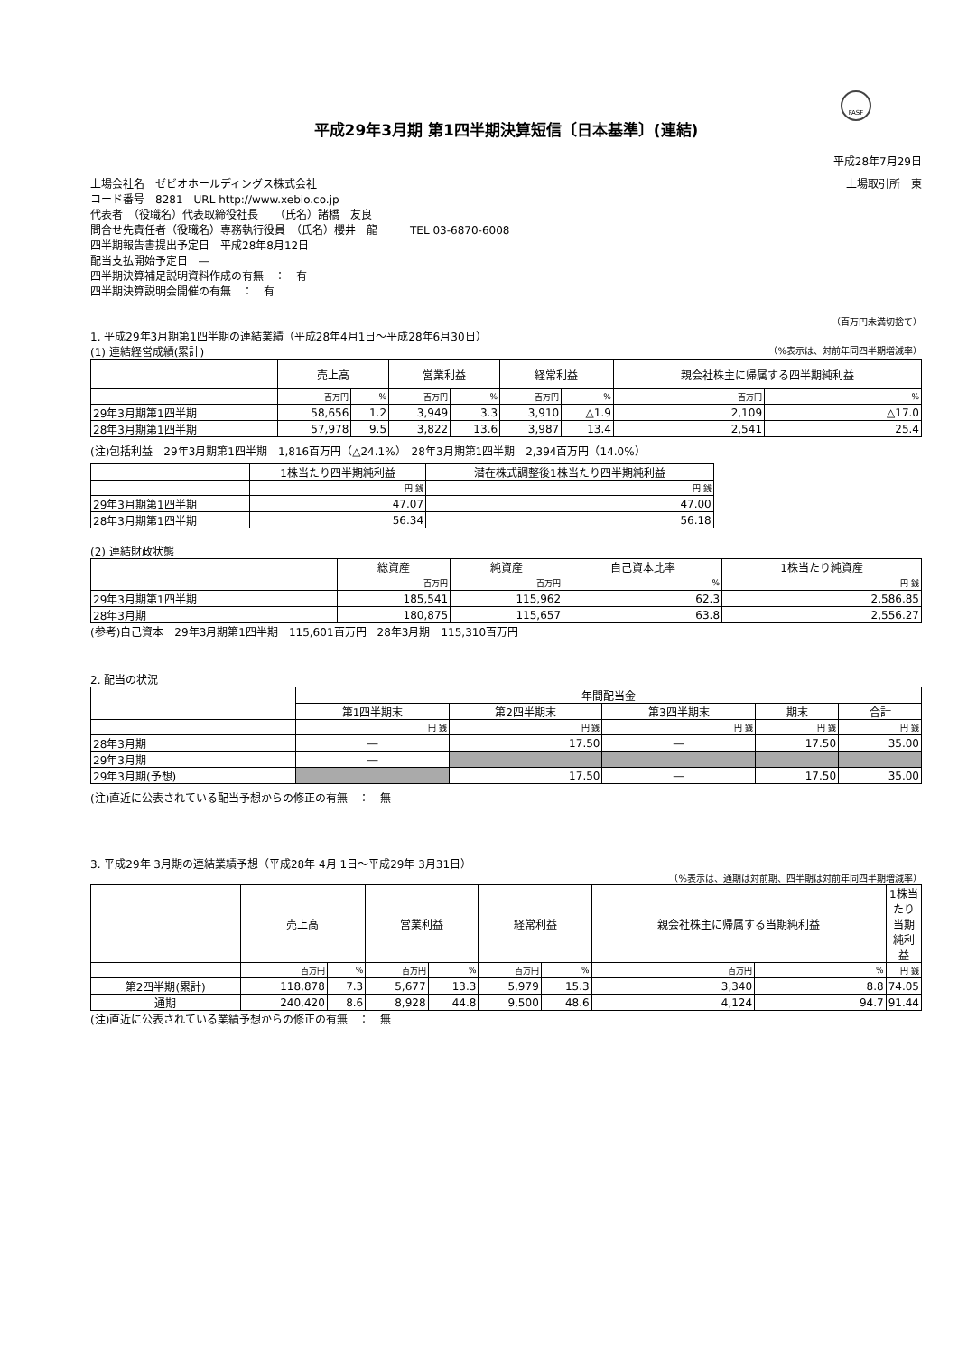FASF
平成29年3月期 第1四半期決算短信〔日本基準〕(連結)
平成28年7月29日
上場会社名　ゼビオホールディングス株式会社 上場取引所　東
コード番号　8281　URL http://www.xebio.co.jp
代表者　（役職名）代表取締役社長　　（氏名）諸橋　友良
問合せ先責任者（役職名）専務執行役員　（氏名）櫻井　龍一　　TEL 03-6870-6008
四半期報告書提出予定日　平成28年8月12日
配当支払開始予定日　―
四半期決算補足説明資料作成の有無　：　有
四半期決算説明会開催の有無　：　有
（百万円未満切捨て）
1. 平成29年3月期第1四半期の連結業績（平成28年4月1日～平成28年6月30日）
(1) 連結経営成績(累計) （%表示は、対前年同四半期増減率）
| | 売上高 | | 営業利益 | | 経常利益 | | 親会社株主に帰属する四半期純利益 | |
| --- | --- | --- | --- | --- | --- | --- | --- | --- |
| | 百万円 | % | 百万円 | % | 百万円 | % | 百万円 | % |
| 29年3月期第1四半期 | 58,656 | 1.2 | 3,949 | 3.3 | 3,910 | △1.9 | 2,109 | △17.0 |
| 28年3月期第1四半期 | 57,978 | 9.5 | 3,822 | 13.6 | 3,987 | 13.4 | 2,541 | 25.4 |
(注)包括利益　29年3月期第1四半期　1,816百万円（△24.1%）　28年3月期第1四半期　2,394百万円（14.0%）
| | 1株当たり四半期純利益 | 潜在株式調整後1株当たり四半期純利益 |
| --- | --- | --- |
| | 円 銭 | 円 銭 |
| 29年3月期第1四半期 | 47.07 | 47.00 |
| 28年3月期第1四半期 | 56.34 | 56.18 |
(2) 連結財政状態
| | 総資産 | 純資産 | 自己資本比率 | 1株当たり純資産 |
| --- | --- | --- | --- | --- |
| | 百万円 | 百万円 | % | 円 銭 |
| 29年3月期第1四半期 | 185,541 | 115,962 | 62.3 | 2,586.85 |
| 28年3月期 | 180,875 | 115,657 | 63.8 | 2,556.27 |
(参考)自己資本　29年3月期第1四半期　115,601百万円　28年3月期　115,310百万円
2. 配当の状況
| | 年間配当金 | | | | |
| --- | --- | --- | --- | --- | --- |
| | 第1四半期末 | 第2四半期末 | 第3四半期末 | 期末 | 合計 |
| | 円 銭 | 円 銭 | 円 銭 | 円 銭 | 円 銭 |
| 28年3月期 | ― | 17.50 | ― | 17.50 | 35.00 |
| 29年3月期 | ― | | | | |
| 29年3月期(予想) | | 17.50 | ― | 17.50 | 35.00 |
(注)直近に公表されている配当予想からの修正の有無　：　無
3. 平成29年 3月期の連結業績予想（平成28年 4月 1日～平成29年 3月31日）
（%表示は、通期は対前期、四半期は対前年同四半期増減率）
| | 売上高 | | 営業利益 | | 経常利益 | | 親会社株主に帰属する当期純利益 | | 1株当たり当期純利益 |
| --- | --- | --- | --- | --- | --- | --- | --- | --- | --- |
| | 百万円 | % | 百万円 | % | 百万円 | % | 百万円 | % | 円 銭 |
| 第2四半期(累計) | 118,878 | 7.3 | 5,677 | 13.3 | 5,979 | 15.3 | 3,340 | 8.8 | 74.05 |
| 通期 | 240,420 | 8.6 | 8,928 | 44.8 | 9,500 | 48.6 | 4,124 | 94.7 | 91.44 |
(注)直近に公表されている業績予想からの修正の有無　：　無